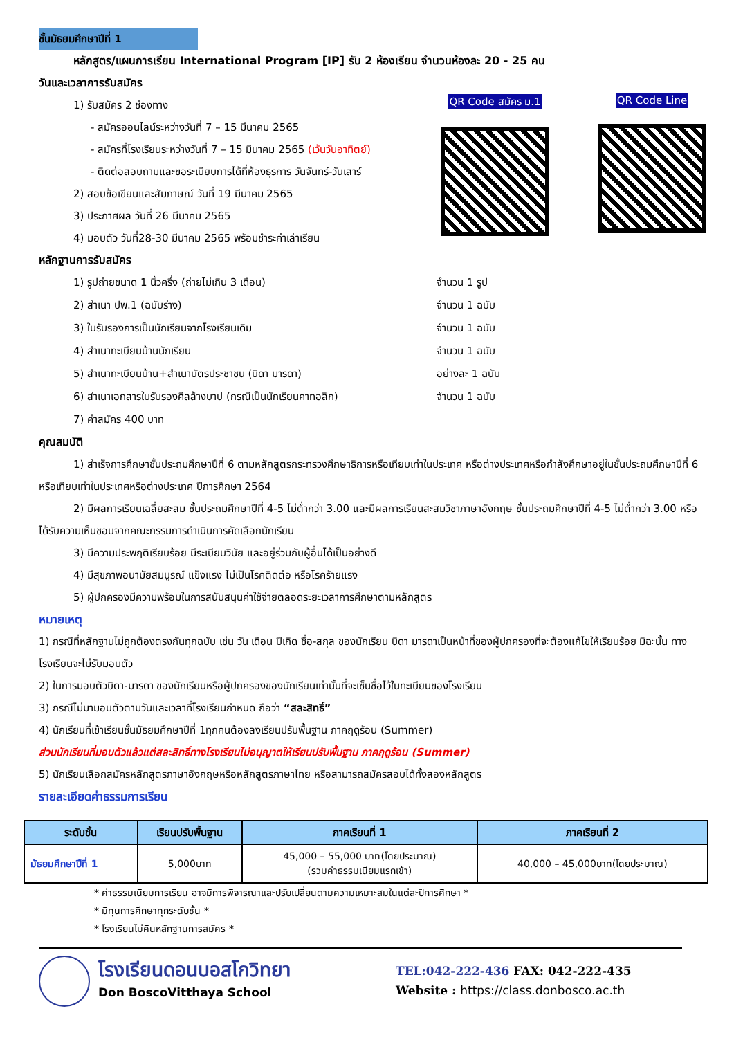ชั้นมัธยมศึกษาปีที่ 1
หลักสูตร/แผนการเรียน International Program [IP] รับ 2 ห้องเรียน จำนวนห้องละ 20 - 25 คน
วันและเวลาการรับสมัคร
1) รับสมัคร 2 ช่องทาง
- สมัครออนไลน์ระหว่างวันที่ 7 – 15 มีนาคม 2565
- สมัครที่โรงเรียนระหว่างวันที่ 7 – 15 มีนาคม 2565 (เว้นวันอาทิตย์)
- ติดต่อสอบถามและขอระเบียบการได้ที่ห้องธุรการ วันจันทร์-วันเสาร์
2) สอบข้อเขียนและสัมภาษณ์ วันที่ 19 มีนาคม 2565
3) ประกาศผล วันที่ 26 มีนาคม 2565
4) มอบตัว วันที่28-30 มีนาคม 2565 พร้อมชำระค่าเล่าเรียน
QR Code สมัคร ม.1 QR Code Line
หลักฐานการรับสมัคร
| 1) รูปถ่ายขนาด 1 นิ้วครึ่ง (ถ่ายไม่เกิน 3 เดือน) | จำนวน 1 รูป |
| 2) สำเนา ปพ.1 (ฉบับร่าง) | จำนวน 1 ฉบับ |
| 3) ใบรับรองการเป็นนักเรียนจากโรงเรียนเดิม | จำนวน 1 ฉบับ |
| 4) สำเนาทะเบียนบ้านนักเรียน | จำนวน 1 ฉบับ |
| 5) สำเนาทะเบียนบ้าน+สำเนาบัตรประชาชน (บิดา มารดา) | อย่างละ 1 ฉบับ |
| 6) สำเนาเอกสารใบรับรองศีลล้างบาป (กรณีเป็นนักเรียนคาทอลิก) | จำนวน 1 ฉบับ |
| 7) ค่าสมัคร 400 บาท | |
คุณสมบัติ
1) สำเร็จการศึกษาชั้นประถมศึกษาปีที่ 6 ตามหลักสูตรกระทรวงศึกษาธิการหรือเทียบเท่าในประเทศ หรือต่างประเทศหรือกำลังศึกษาอยู่ในชั้นประถมศึกษาปีที่ 6 หรือเทียบเท่าในประเทศหรือต่างประเทศ ปีการศึกษา 2564
2) มีผลการเรียนเฉลี่ยสะสม ชั้นประถมศึกษาปีที่ 4-5 ไม่ต่ำกว่า 3.00 และมีผลการเรียนสะสมวิชาภาษาอังกฤษ ชั้นประถมศึกษาปีที่ 4-5 ไม่ต่ำกว่า 3.00 หรือได้รับความเห็นชอบจากคณะกรรมการดำเนินการคัดเลือกนักเรียน
3) มีความประพฤติเรียบร้อย มีระเบียบวินัย และอยู่ร่วมกับผู้อื่นได้เป็นอย่างดี
4) มีสุขภาพอนามัยสมบูรณ์ แข็งแรง ไม่เป็นโรคติดต่อ หรือโรคร้ายแรง
5) ผู้ปกครองมีความพร้อมในการสนับสนุนค่าใช้จ่ายตลอดระยะเวลาการศึกษาตามหลักสูตร
หมายเหตุ
1) กรณีที่หลักฐานไม่ถูกต้องตรงกันทุกฉบับ เช่น วัน เดือน ปีเกิด ชื่อ-สกุล ของนักเรียน บิดา มารดาเป็นหน้าที่ของผู้ปกครองที่จะต้องแก้ไขให้เรียบร้อย มิฉะนั้น ทางโรงเรียนจะไม่รับมอบตัว
2) ในการมอบตัวบิดา-มารดา ของนักเรียนหรือผู้ปกครองของนักเรียนเท่านั้นที่จะเซ็นชื่อไว้ในทะเบียนของโรงเรียน
3) กรณีไม่มามอบตัวตามวันและเวลาที่โรงเรียนกำหนด ถือว่า “สละสิทธิ์”
4) นักเรียนที่เข้าเรียนชั้นมัธยมศึกษาปีที่ 1ทุกคนต้องลงเรียนปรับพื้นฐาน ภาคฤดูร้อน (Summer)
ส่วนนักเรียนที่มอบตัวแล้วแต่สละสิทธิ์ทางโรงเรียนไม่อนุญาตให้เรียนปรับพื้นฐาน ภาคฤดูร้อน (Summer)
5) นักเรียนเลือกสมัครหลักสูตรภาษาอังกฤษหรือหลักสูตรภาษาไทย หรือสามารถสมัครสอบได้ทั้งสองหลักสูตร
รายละเอียดค่าธรรมการเรียน
| ระดับชั้น | เรียนปรับพื้นฐาน | ภาคเรียนที่ 1 | ภาคเรียนที่ 2 |
| --- | --- | --- | --- |
| มัธยมศึกษาปีที่ 1 | 5,000บาท | 45,000 – 55,000 บาท(โดยประมาณ) (รวมค่าธรรมเนียมแรกเข้า) | 40,000 – 45,000บาท(โดยประมาณ) |
* ค่าธรรมเนียมการเรียน อาจมีการพิจารณาและปรับเปลี่ยนตามความเหมาะสมในแต่ละปีการศึกษา *
* มีทุนการศึกษาทุกระดับชั้น *
* โรงเรียนไม่คืนหลักฐานการสมัคร *
โรงเรียนดอนบอสโกวิทยา
Don BoscoVitthaya School
TEL:042-222-436 FAX: 042-222-435
Website : https://class.donbosco.ac.th